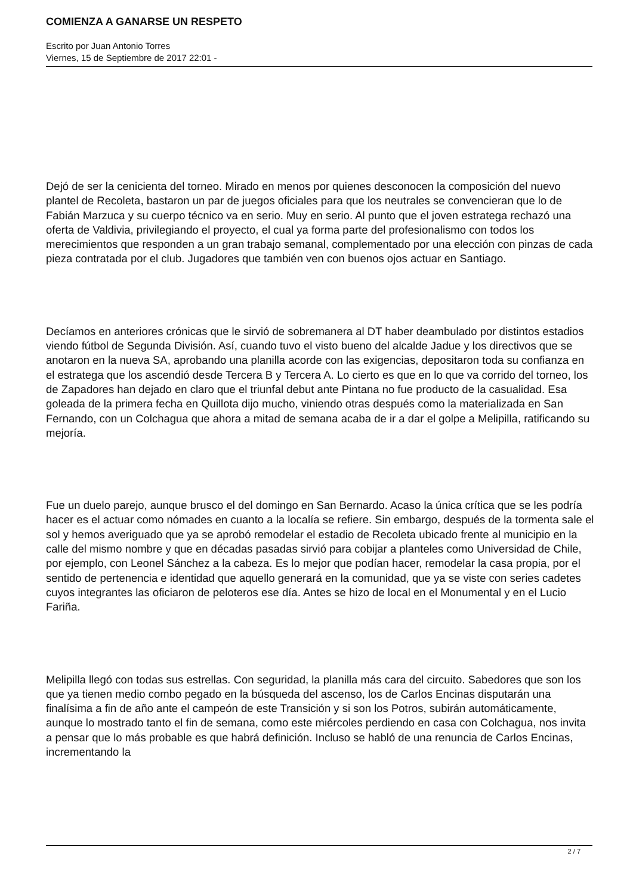COMIENZA A GANARSE UN RESPETO
Escrito por Juan Antonio Torres
Viernes, 15 de Septiembre de 2017 22:01 -
Dejó de ser la cenicienta del torneo. Mirado en menos por quienes desconocen la composición del nuevo plantel de Recoleta, bastaron un par de juegos oficiales para que los neutrales se convencieran que lo de Fabián Marzuca y su cuerpo técnico va en serio. Muy en serio. Al punto que el joven estratega rechazó una oferta de Valdivia, privilegiando el proyecto, el cual ya forma parte del profesionalismo con todos los merecimientos que responden a un gran trabajo semanal, complementado por una elección con pinzas de cada pieza contratada por el club. Jugadores que también ven con buenos ojos actuar en Santiago.
Decíamos en anteriores crónicas que le sirvió de sobremanera al DT haber deambulado por distintos estadios viendo fútbol de Segunda División. Así, cuando tuvo el visto bueno del alcalde Jadue y los directivos que se anotaron en la nueva SA, aprobando una planilla acorde con las exigencias, depositaron toda su confianza en el estratega que los ascendió desde Tercera B y Tercera A. Lo cierto es que en lo que va corrido del torneo, los de Zapadores han dejado en claro que el triunfal debut ante Pintana no fue producto de la casualidad. Esa goleada de la primera fecha en Quillota dijo mucho, viniendo otras después como la materializada en San Fernando, con un Colchagua que ahora a mitad de semana acaba de ir a dar el golpe a Melipilla, ratificando su mejoría.
Fue un duelo parejo, aunque brusco el del domingo en San Bernardo. Acaso la única crítica que se les podría hacer es el actuar como nómades en cuanto a la localía se refiere. Sin embargo, después de la tormenta sale el sol y hemos averiguado que ya se aprobó remodelar el estadio de Recoleta ubicado frente al municipio en la calle del mismo nombre y que en décadas pasadas sirvió para cobijar a planteles como Universidad de Chile, por ejemplo, con Leonel Sánchez a la cabeza. Es lo mejor que podían hacer, remodelar la casa propia, por el sentido de pertenencia e identidad que aquello generará en la comunidad, que ya se viste con series cadetes cuyos integrantes las oficiaron de peloteros ese día. Antes se hizo de local en el Monumental y en el Lucio Fariña.
Melipilla llegó con todas sus estrellas. Con seguridad, la planilla más cara del circuito. Sabedores que son los que ya tienen medio combo pegado en la búsqueda del ascenso, los de Carlos Encinas disputarán una finalísima a fin de año ante el campeón de este Transición y si son los Potros, subirán automáticamente, aunque lo mostrado tanto el fin de semana, como este miércoles perdiendo en casa con Colchagua, nos invita a pensar que lo más probable es que habrá definición. Incluso se habló de una renuncia de Carlos Encinas, incrementando la
2 / 7